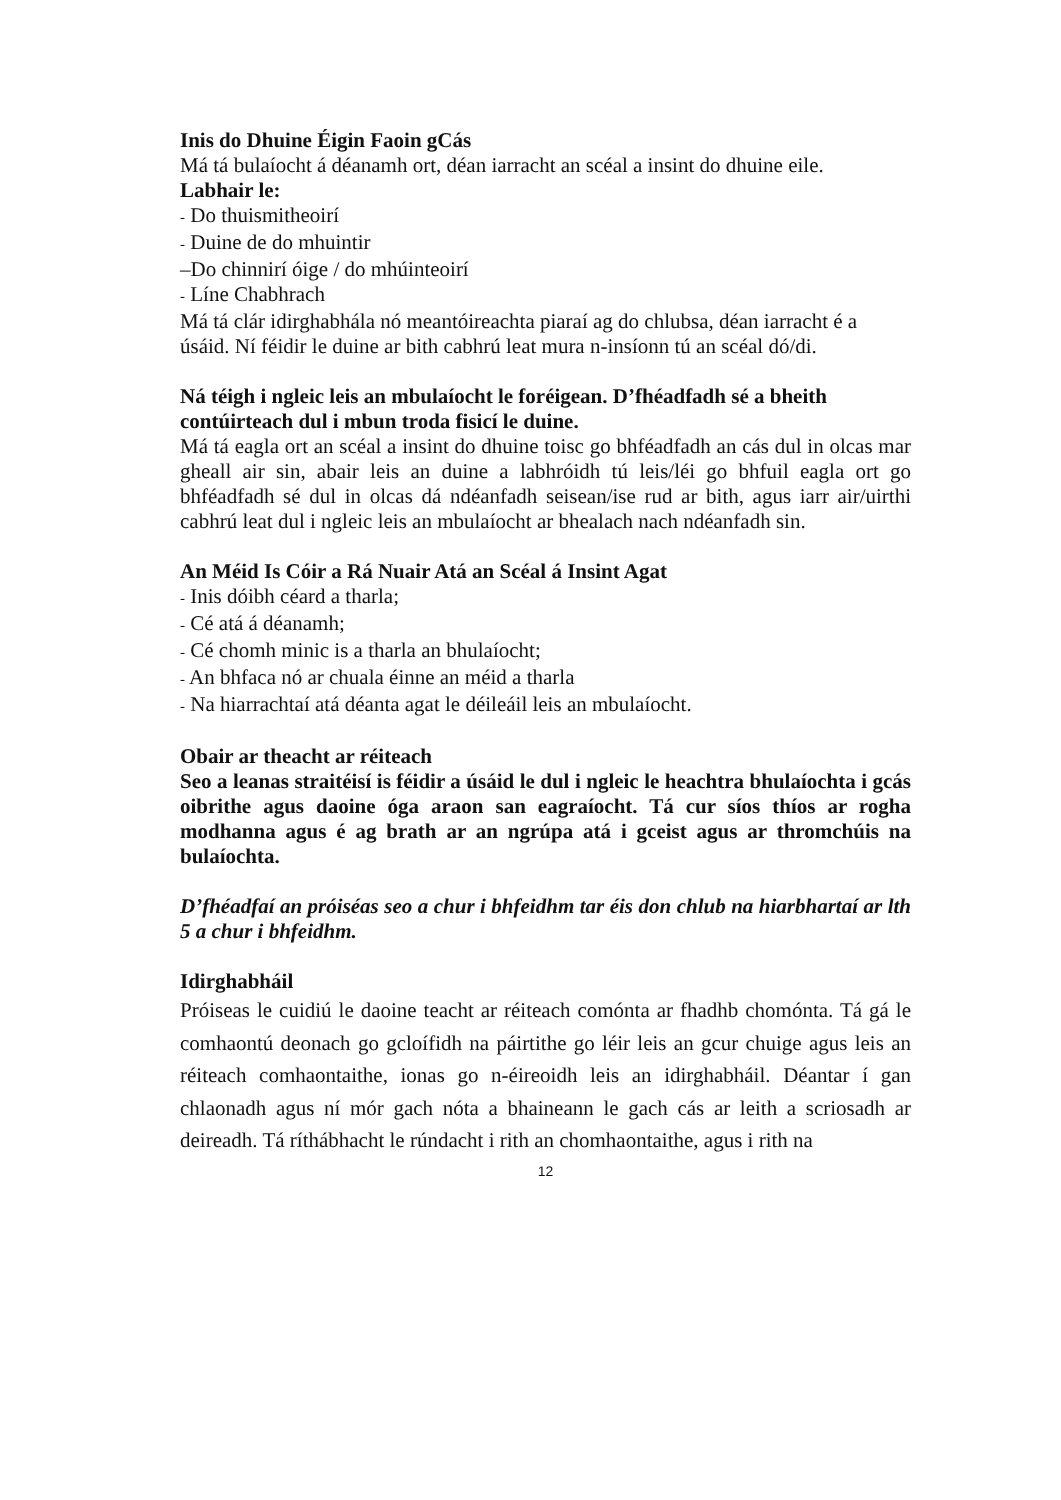Inis do Dhuine Éigin Faoin gCás
Má tá bulaíocht á déanamh ort, déan iarracht an scéal a insint do dhuine eile.
Labhair le:
- Do thuismitheoirí
- Duine de do mhuintir
–Do chinnirí óige / do mhúinteoirí
- Líne Chabhrach
Má tá clár idirghabhála nó meantóireachta piaraí ag do chlubsa, déan iarracht é a úsáid. Ní féidir le duine ar bith cabhrú leat mura n-insíonn tú an scéal dó/di.
Ná téigh i ngleic leis an mbulaíocht le foréigean. D’fhéadfadh sé a bheith contúirteach dul i mbun troda fisicí le duine.
Má tá eagla ort an scéal a insint do dhuine toisc go bhféadfadh an cás dul in olcas mar gheall air sin, abair leis an duine a labhróidh tú leis/léi go bhfuil eagla ort go bhféadfadh sé dul in olcas dá ndéanfadh seisean/ise rud ar bith, agus iarr air/uirthi cabhrú leat dul i ngleic leis an mbulaíocht ar bhealach nach ndéanfadh sin.
An Méid Is Cóir a Rá Nuair Atá an Scéal á Insint Agat
- Inis dóibh céard a tharla;
- Cé atá á déanamh;
- Cé chomh minic is a tharla an bhulaíocht;
- An bhfaca nó ar chuala éinne an méid a tharla
- Na hiarrachtaí atá déanta agat le déileáil leis an mbulaíocht.
Obair ar theacht ar réiteach
Seo a leanas straitéisí is féidir a úsáid le dul i ngleic le heachtra bhulaíochta i gcás oibrithe agus daoine óga araon san eagraíocht. Tá cur síos thíos ar rogha modhanna agus é ag brath ar an ngrúpa atá i gceist agus ar thromchúis na bulaíochta.
D’fhéadfaí an próiséas seo a chur i bhfeidhm tar éis don chlub na hiarbhartaí ar lth 5 a chur i bhfeidhm.
Idirghabháil
Próiseas le cuidiú le daoine teacht ar réiteach comónta ar fhadhb chomónta. Tá gá le comhaontú deonach go gcloífidh na páirtithe go léir leis an gcur chuige agus leis an réiteach comhaontaithe, ionas go n-éireoidh leis an idirghabháil. Déantar í gan chlaonadh agus ní mór gach nóta a bhaineann le gach cás ar leith a scriosadh ar deireadh. Tá ríthábhacht le rúndacht i rith an chomhaontaithe, agus i rith na
12